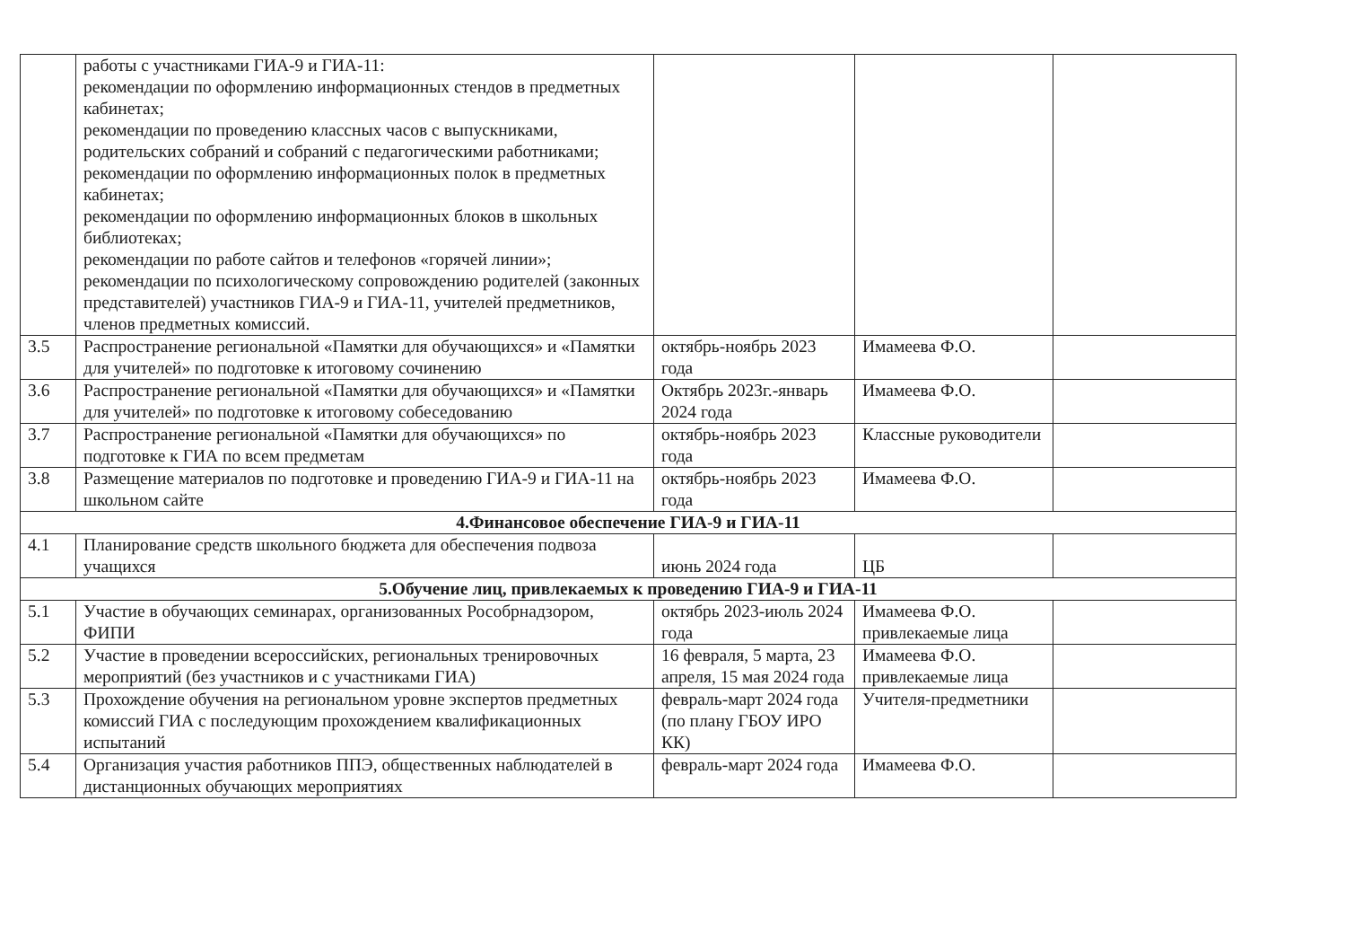| | работы с участниками ГИА-9 и ГИА-11: рекомендации по оформлению информационных стендов в предметных кабинетах; рекомендации по проведению классных часов с выпускниками, родительских собраний и собраний с педагогическими работниками; рекомендации по оформлению информационных полок в предметных кабинетах; рекомендации по оформлению информационных блоков в школьных библиотеках; рекомендации по работе сайтов и телефонов «горячей линии»; рекомендации по психологическому сопровождению родителей (законных представителей) участников ГИА-9 и ГИА-11, учителей предметников, членов предметных комиссий. | | | |
| 3.5 | Распространение региональной «Памятки для обучающихся» и «Памятки для учителей» по подготовке к итоговому сочинению | октябрь-ноябрь 2023 года | Имамеева Ф.О. | |
| 3.6 | Распространение региональной «Памятки для обучающихся» и «Памятки для учителей» по подготовке к итоговому собеседованию | Октябрь 2023г.-январь 2024 года | Имамеева Ф.О. | |
| 3.7 | Распространение региональной «Памятки для обучающихся» по подготовке к ГИА по всем предметам | октябрь-ноябрь 2023 года | Классные руководители | |
| 3.8 | Размещение материалов по подготовке и проведению ГИА-9 и ГИА-11 на школьном сайте | октябрь-ноябрь 2023 года | Имамеева Ф.О. | |
| 4.Финансовое обеспечение ГИА-9 и ГИА-11 | | | | |
| 4.1 | Планирование средств школьного бюджета для обеспечения подвоза учащихся | июнь 2024 года | ЦБ | |
| 5.Обучение лиц, привлекаемых к проведению ГИА-9 и ГИА-11 | | | | |
| 5.1 | Участие в обучающих семинарах, организованных Рособрнадзором, ФИПИ | октябрь 2023-июль 2024 года | Имамеева Ф.О. привлекаемые лица | |
| 5.2 | Участие в проведении всероссийских, региональных тренировочных мероприятий (без участников и с участниками ГИА) | 16 февраля, 5 марта, 23 апреля, 15 мая 2024 года | Имамеева Ф.О. привлекаемые лица | |
| 5.3 | Прохождение обучения на региональном уровне экспертов предметных комиссий ГИА с последующим прохождением квалификационных испытаний | февраль-март 2024 года (по плану ГБОУ ИРО КК) | Учителя-предметники | |
| 5.4 | Организация участия работников ППЭ, общественных наблюдателей в дистанционных обучающих мероприятиях | февраль-март 2024 года | Имамеева Ф.О. | |